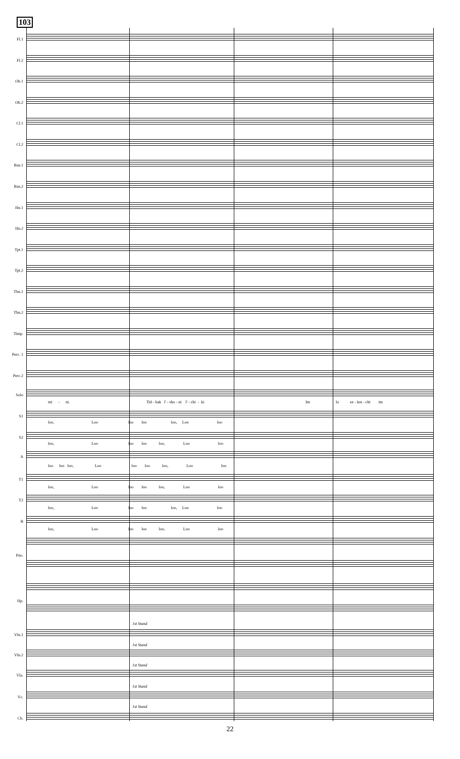103
Fl.1
Fl.2
Ob.1
Ob.2
Cl.1
Cl.2
Bsn.1
Bsn.2
Hn.1
Hn.2
Tpt.1
Tpt.2
Tbn.1
Tbn.2
Timp.
Perc. 1
Perc.2
Solo
mi - ni. Tid - bak l' - sho - ni l' - chi - ki Im lo ez - kre - chi im
S1
loo, Loo loo loo loo, Loo loo
S2
loo, Loo loo loo loo, Loo loo
A
loo loo loo, Loo loo loo loo, Loo loo
T1
loo, Loo loo loo loo, Loo loo
T2
loo, Loo loo loo loo, Loo loo
B
loo, Loo loo loo loo, Loo loo
Pno.
Hp.
Vln.1
1st Stand
Vln.2
1st Stand
Vla.
1st Stand
Vc.
1st Stand
Cb.
1st Stand
22